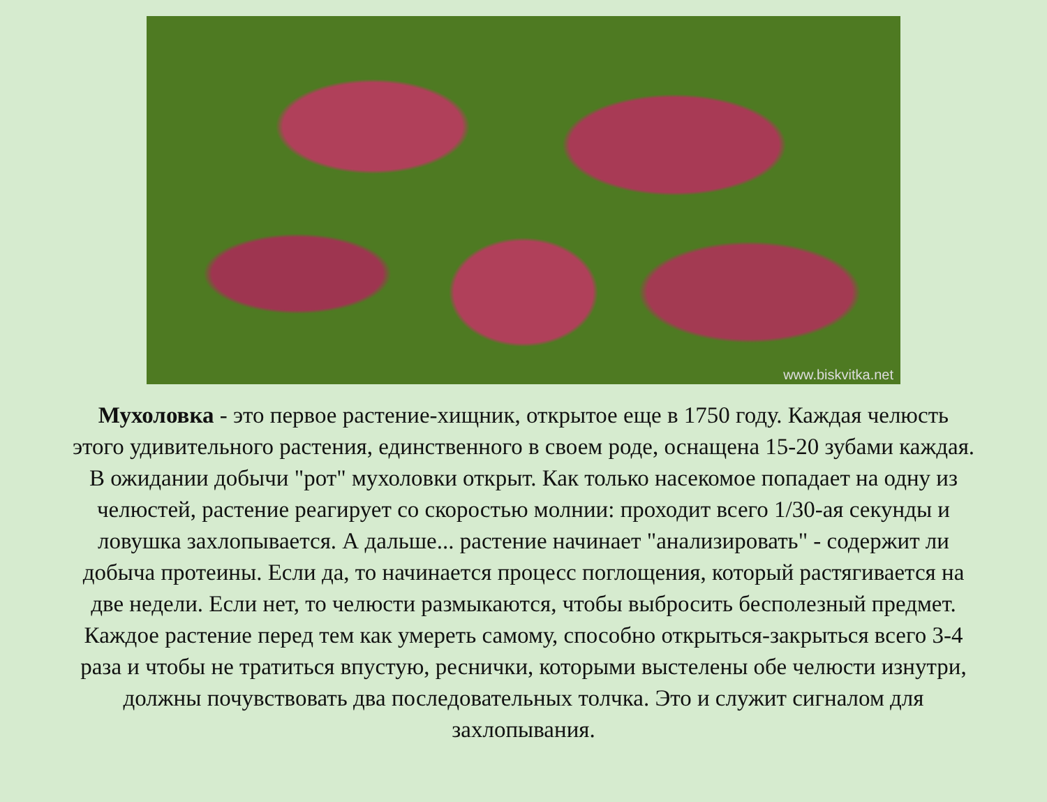www.biskvitka.net
Мухоловка - это первое растение-хищник, открытое еще в 1750 году. Каждая челюсть этого удивительного растения, единственного в своем роде, оснащена 15-20 зубами каждая. В ожидании добычи "рот" мухоловки открыт. Как только насекомое попадает на одну из челюстей, растение реагирует со скоростью молнии: проходит всего 1/30-ая секунды и ловушка захлопывается. А дальше... растение начинает "анализировать" - содержит ли добыча протеины. Если да, то начинается процесс поглощения, который растягивается на две недели. Если нет, то челюсти размыкаются, чтобы выбросить бесполезный предмет. Каждое растение перед тем как умереть самому, способно открыться-закрыться всего 3-4 раза и чтобы не тратиться впустую, реснички, которыми выстелены обе челюсти изнутри, должны почувствовать два последовательных толчка. Это и служит сигналом для захлопывания.